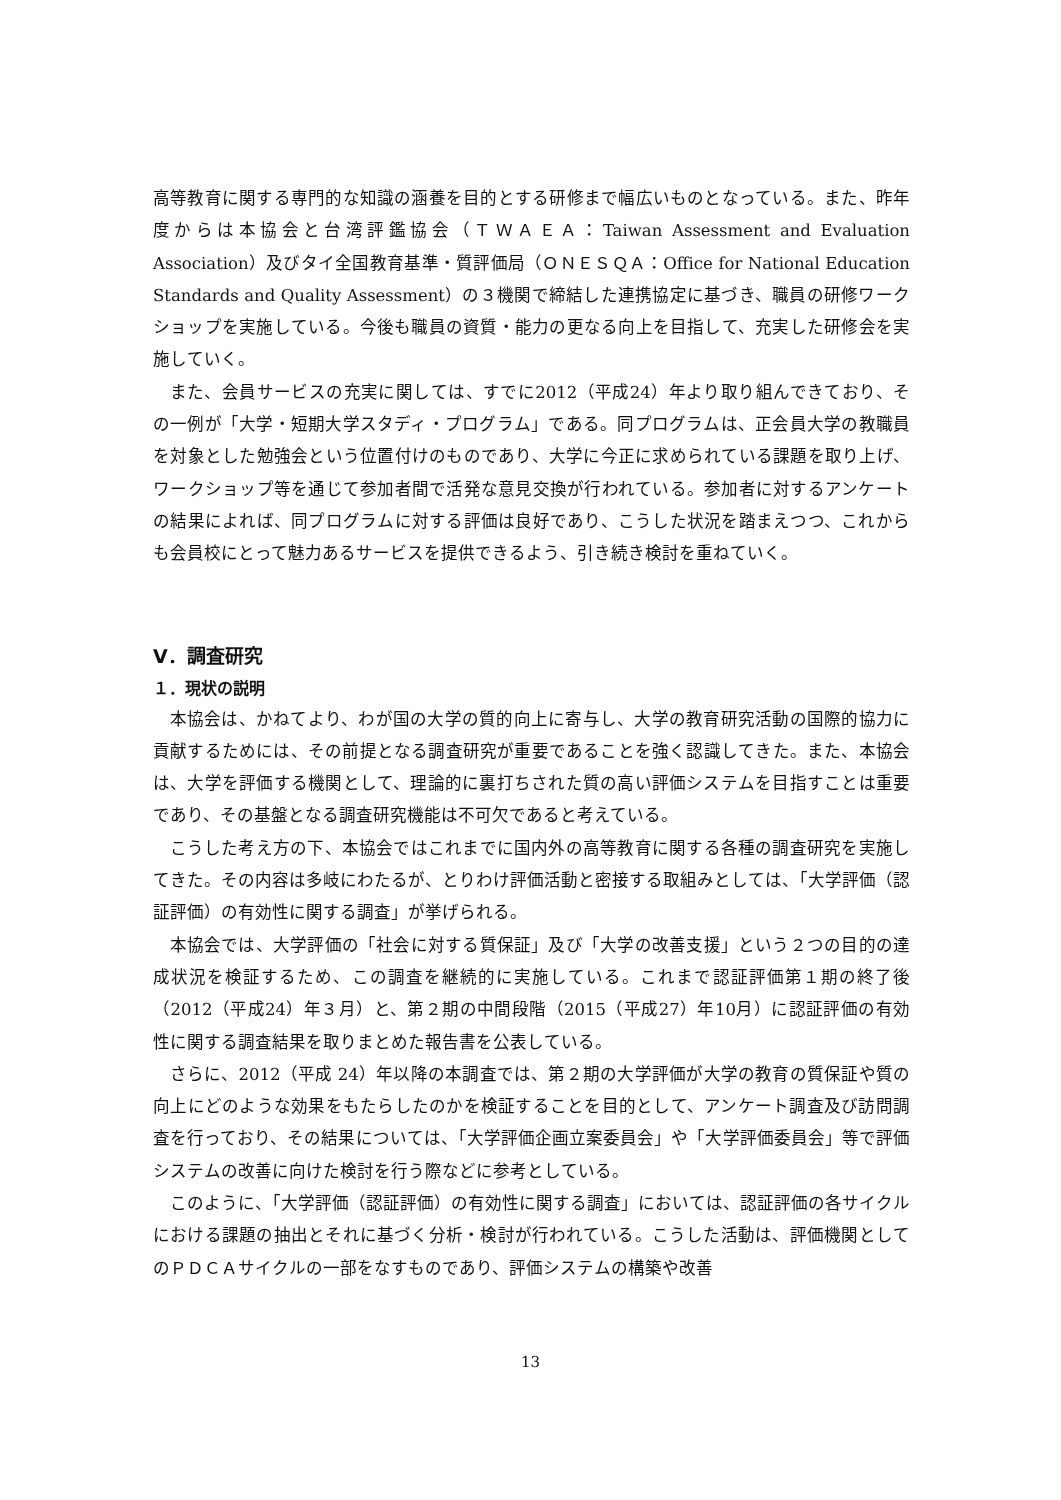高等教育に関する専門的な知識の涵養を目的とする研修まで幅広いものとなっている。また、昨年度からは本協会と台湾評鑑協会（ＴＷＡＥＡ：Taiwan Assessment and Evaluation Association）及びタイ全国教育基準・質評価局（ＯＮＥＳＱＡ：Office for National Education Standards and Quality Assessment）の３機関で締結した連携協定に基づき、職員の研修ワークショップを実施している。今後も職員の資質・能力の更なる向上を目指して、充実した研修会を実施していく。
また、会員サービスの充実に関しては、すでに2012（平成24）年より取り組んできており、その一例が「大学・短期大学スタディ・プログラム」である。同プログラムは、正会員大学の教職員を対象とした勉強会という位置付けのものであり、大学に今正に求められている課題を取り上げ、ワークショップ等を通じて参加者間で活発な意見交換が行われている。参加者に対するアンケートの結果によれば、同プログラムに対する評価は良好であり、こうした状況を踏まえつつ、これからも会員校にとって魅力あるサービスを提供できるよう、引き続き検討を重ねていく。
Ⅴ．調査研究
１．現状の説明
本協会は、かねてより、わが国の大学の質的向上に寄与し、大学の教育研究活動の国際的協力に貢献するためには、その前提となる調査研究が重要であることを強く認識してきた。また、本協会は、大学を評価する機関として、理論的に裏打ちされた質の高い評価システムを目指すことは重要であり、その基盤となる調査研究機能は不可欠であると考えている。
こうした考え方の下、本協会ではこれまでに国内外の高等教育に関する各種の調査研究を実施してきた。その内容は多岐にわたるが、とりわけ評価活動と密接する取組みとしては、「大学評価（認証評価）の有効性に関する調査」が挙げられる。
本協会では、大学評価の「社会に対する質保証」及び「大学の改善支援」という２つの目的の達成状況を検証するため、この調査を継続的に実施している。これまで認証評価第１期の終了後（2012（平成24）年３月）と、第２期の中間段階（2015（平成27）年10月）に認証評価の有効性に関する調査結果を取りまとめた報告書を公表している。
さらに、2012（平成 24）年以降の本調査では、第２期の大学評価が大学の教育の質保証や質の向上にどのような効果をもたらしたのかを検証することを目的として、アンケート調査及び訪問調査を行っており、その結果については、「大学評価企画立案委員会」や「大学評価委員会」等で評価システムの改善に向けた検討を行う際などに参考としている。
このように、「大学評価（認証評価）の有効性に関する調査」においては、認証評価の各サイクルにおける課題の抽出とそれに基づく分析・検討が行われている。こうした活動は、評価機関としてのＰＤＣＡサイクルの一部をなすものであり、評価システムの構築や改善
13